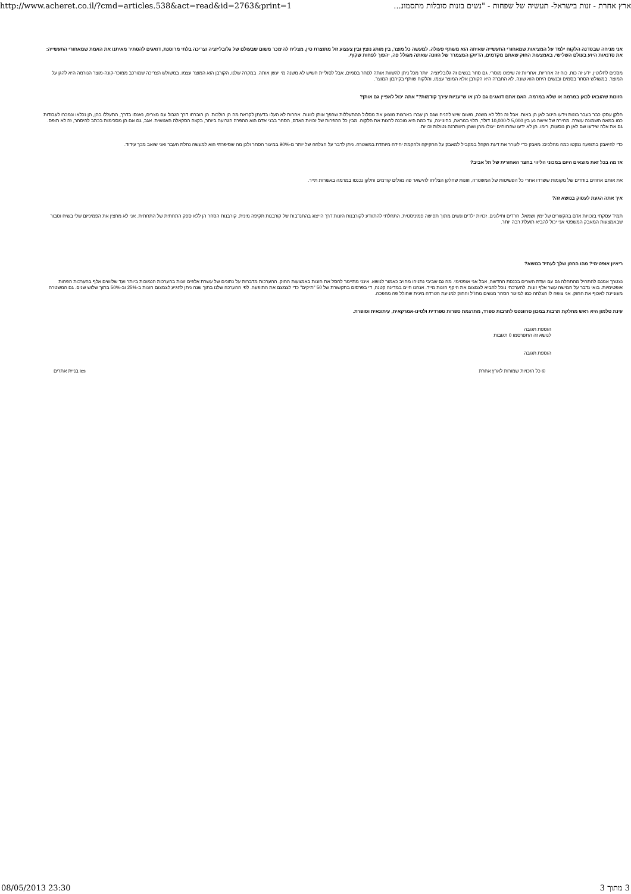http://www.acheret.co.il/?cmd=articles.538&act=read&id=2763&print=1 ארץ אחרת - זנות בישראל- תעשיה של שפחות - "נשים בזנות סובלות מתסמונ...
אני מניחה שבסדנה הלקוח ילמד על המציאות שמאחורי התעשייה שאיתה הוא משתף פעולה. למעשה כל מוצר, בין מותג נוצץ ובין צעצוע זול מתוצרת סין, מצליח להימכר משום שבעולם של גלובליזציה וצריכה בלתי מרוסנת, דואגים להסתיר מאיתנו את האמת שמאחורי התעשייה: את סדנאות היזע בעולם השלישי. באמצעות החוק שאתם מקדמים, הדיוקן המצמרר של הזונה שאתה מגולל פה, יהפוך לפחות שקוף.
מסכים לחלוטין. ידע זה כוח, כוח זה אחריות, אחריות זה שיפוט מוסרי. גם סחר בנשים זה גלובליזציה. יותר מכל ניתן להשוות אותה לסחר בסמים, אבל לסוליית חשיש לא משנה מי יעשן אותה. במקרה שלנו, הקורבן הוא המוצר עצמו. במשולש הצריכה שמורכב ממוכר-קונה-מוצר הנורמה היא להגן על המוצר. במשולש הסחר בסמים ובנשים היחס הוא שונה, לא החברה היא הקורבן אלא המוצר עצמו, והלקוח שותף בקירבון המוצר.
הזונות שהובאו לכאן במרמה או שלא במרמה. האם אתם דואגים גם להן או ש"עניות עירך קודמות?" אתה יכול לאפיין גם אותן?
חלקן עסקו כבר בעבר בזנות וידעו היטב לאן הן באות. אבל זה כלל לא משנה, משום שיש להניח שגם הן עברו בארצות מוצאן את מסלול ההתעללות שהפך אותן לזונות. אחרות לא העלו בדעתן לקראת מה הן הולכות. הן הוברחו דרך הגבול עם מצרים, נאנסו בדרך, התעללו בהן, הן נכלאו ונמכרו לעבודות כמו במאה השמונה עשרה. מחירה של אישה נע בין 5,000 ל-10,000 דולר, תלוי במראה, בהיגיינה, עד כמה היא מוכנה לרצות את הלקוח. מבין כל ההפרות של זכויות האדם, הסחר בבני אדם הוא ההפרה הגרועה ביותר, בקצה הסקאלה האנושית. אגב, גם אם הן מסכימות בכתב להיסחר, זה לא תופס. גם את אלה שידעו שם לאן הן נוסעות, רימו. הן לא ידעו שהרווחים ייגזלו מהן ושהן תיוותרנה נטולות זכויות.
כדי להיאבק בתופעה ננקטו כמה מהלכים: מאבק כדי לעורר את דעת הקהל במקביל למאבק על החקיקה ולהקמת יחידה מיוחדת במשטרה. ניתן לדבר על הצלחה של יותר מ-90% במיגור הסחר ולכן מה שסיפרתי הוא למעשה נחלת העבר ואני שואב מכך עידוד.
אז מה בכל זאת מוצאים היום במכוני הליווי בחצר האחורית של תל אביב?
את אותם אחוזים בודדים של מקומות ששרדו אחרי כל הפשיטות של המשטרה, וזונות שחלקן הצליחו להישאר פה מגלים קודמים וחלקן נכנסו במרמה באשרות תייר.
איך אתה הגעת לעסוק בנושא זה?
תמיד עסקתי בזכויות אדם בהקשרים של ימין ושמאל, חרדים וחילונים, זכויות ילדים ונשים מתוך תפישה פמיניסטית. התחלתי להתוודע לקורבנות הזנות דרך הייצוג בהתנדבות של קורבנות תקיפה מינית. קורבנות הסחר הן ללא ספק התחתית של התחתית. אני לא מחצין את הפמיניזם שלי בשיח וסבור שבאמצעות המאבק המשפטי אני יכול להביא תועלת רבה יותר.
ריאיון אופטימי? מהו החזון שלך לעתיד בנושא?
נצטרך אמנם להתחיל מהתחלה גם עם ועדת השרים בכנסת החדשה, אבל אני אופטימי. מה גם שביבי נתניהו מחויב כאמור לנושא. אינני מתיימר לחסל את הזנות באמצעות החוק. ההערכות מדברות על נתונים של עשרת אלפים זונות בהערכות הנמוכות ביותר ועד שלושים אלף בהערכות הפחות אופטימיות. בואי נדבר על חמישה עשר אלף זונות. להערכתי נוכל להביא לצמצום את היקף הזנות מייד. אנחנו חיים במדינה קטנה, די בפרסום בתקשורת של 50 "תיקים" כדי לצמצם את התופעה. לפי ההערכה שלנו בתוך שנה ניתן להגיע לצמצום הזנות ב-25% וב-50% בתוך שלוש שנים. גם המשטרה מעוניינת לאכוף את החוק. אני צופה לו הצלחה כמו למיגור הסחר מנשים מחו"ל והחוק למניעת הטרדה מינית שחולל פה מהפכה.
עינת טלמון היא ראש מחלקת תרבות במכון סרוונטס לתרבות ספרד, מתרגמת ספרות ספרדית ולטינו-אמרקאית, עיתונאית וסופרת.
הוספת תגובה
לנושא זה התפרסמו 0 תגובות
הוספת תגובה
© כל הזכויות שמורות לארץ אחרת ics בניית אתרים
08/05/2013 23:30 3 מתוך 3